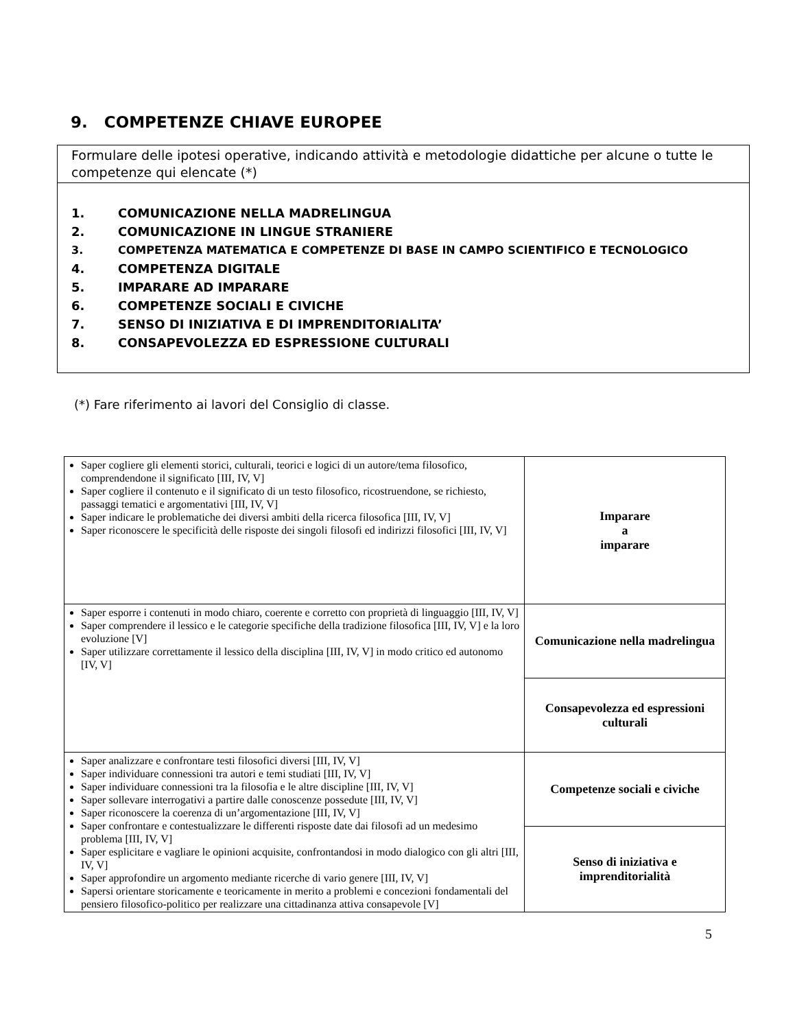9. COMPETENZE CHIAVE EUROPEE
Formulare delle ipotesi operative, indicando attività e metodologie didattiche per alcune o tutte le competenze qui elencate (*)
1. COMUNICAZIONE NELLA MADRELINGUA
2. COMUNICAZIONE IN LINGUE STRANIERE
3. COMPETENZA MATEMATICA E COMPETENZE DI BASE IN CAMPO SCIENTIFICO E TECNOLOGICO
4. COMPETENZA DIGITALE
5. IMPARARE AD IMPARARE
6. COMPETENZE SOCIALI E CIVICHE
7. SENSO DI INIZIATIVA E DI IMPRENDITORIALITA’
8. CONSAPEVOLEZZA ED ESPRESSIONE CULTURALI
(*) Fare riferimento ai lavori del Consiglio di classe.
| Saper cogliere gli elementi storici, culturali, teorici e logici di un autore/tema filosofico, comprendendone il significato [III, IV, V] Saper cogliere il contenuto e il significato di un testo filosofico, ricostruendone, se richiesto, passaggi tematici e argomentativi [III, IV, V] Saper indicare le problematiche dei diversi ambiti della ricerca filosofica [III, IV, V] Saper riconoscere le specificità delle risposte dei singoli filosofi ed indirizzi filosofici [III, IV, V] | Imparare a imparare |
| Saper esporre i contenuti in modo chiaro, coerente e corretto con proprietà di linguaggio [III, IV, V] Saper comprendere il lessico e le categorie specifiche della tradizione filosofica [III, IV, V] e la loro evoluzione [V] Saper utilizzare correttamente il lessico della disciplina [III, IV, V] in modo critico ed autonomo [IV, V] | Comunicazione nella madrelingua |
| | Consapevolezza ed espressioni culturali |
| Saper analizzare e confrontare testi filosofici diversi [III, IV, V] Saper individuare connessioni tra autori e temi studiati [III, IV, V] Saper individuare connessioni tra la filosofia e le altre discipline [III, IV, V] Saper sollevare interrogativi a partire dalle conoscenze possedute [III, IV, V] Saper riconoscere la coerenza di un’argomentazione [III, IV, V] Saper confrontare e contestualizzare le differenti risposte date dai filosofi ad un medesimo problema [III, IV, V] Saper esplicitare e vagliare le opinioni acquisite, confrontandosi in modo dialogico con gli altri [III, IV, V] Saper approfondire un argomento mediante ricerche di vario genere [III, IV, V] Sapersi orientare storicamente e teoricamente in merito a problemi e concezioni fondamentali del pensiero filosofico-politico per realizzare una cittadinanza attiva consapevole [V] | Competenze sociali e civiche |
| | Senso di iniziativa e imprenditorialità |
5